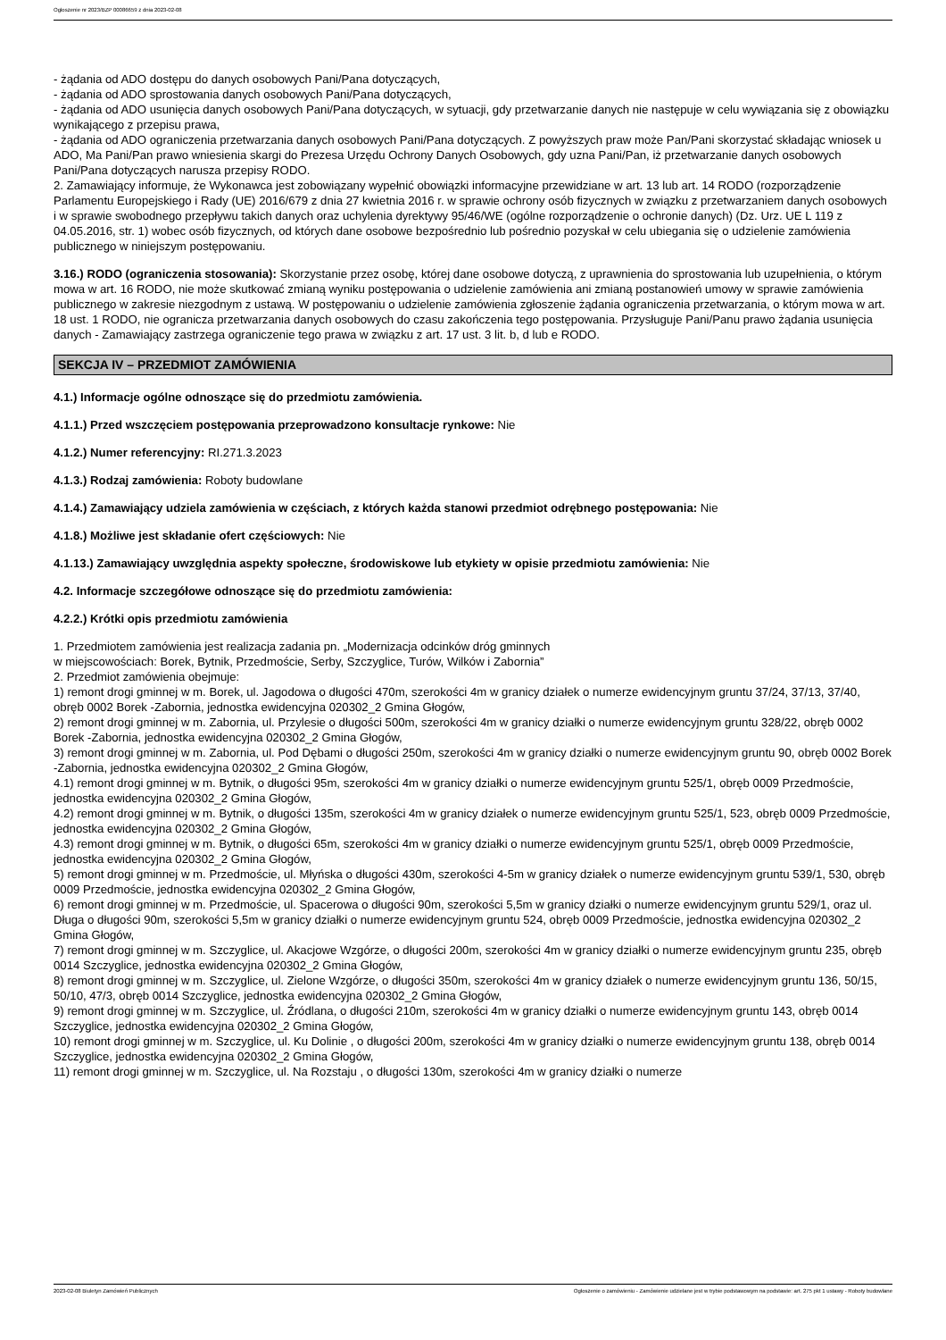Ogłoszenie nr 2023/BZP 00086659 z dnia 2023-02-08
- żądania od ADO dostępu do danych osobowych Pani/Pana dotyczących,
- żądania od ADO sprostowania danych osobowych Pani/Pana dotyczących,
- żądania od ADO usunięcia danych osobowych Pani/Pana dotyczących, w sytuacji, gdy przetwarzanie danych nie następuje w celu wywiązania się z obowiązku wynikającego z przepisu prawa,
- żądania od ADO ograniczenia przetwarzania danych osobowych Pani/Pana dotyczących. Z powyższych praw może Pan/Pani skorzystać składając wniosek u ADO, Ma Pani/Pan prawo wniesienia skargi do Prezesa Urzędu Ochrony Danych Osobowych, gdy uzna Pani/Pan, iż przetwarzanie danych osobowych Pani/Pana dotyczących narusza przepisy RODO.
2. Zamawiający informuje, że Wykonawca jest zobowiązany wypełnić obowiązki informacyjne przewidziane w art. 13 lub art. 14 RODO (rozporządzenie Parlamentu Europejskiego i Rady (UE) 2016/679 z dnia 27 kwietnia 2016 r. w sprawie ochrony osób fizycznych w związku z przetwarzaniem danych osobowych i w sprawie swobodnego przepływu takich danych oraz uchylenia dyrektywy 95/46/WE (ogólne rozporządzenie o ochronie danych) (Dz. Urz. UE L 119 z 04.05.2016, str. 1) wobec osób fizycznych, od których dane osobowe bezpośrednio lub pośrednio pozyskał w celu ubiegania się o udzielenie zamówienia publicznego w niniejszym postępowaniu.
3.16.) RODO (ograniczenia stosowania): Skorzystanie przez osobę, której dane osobowe dotyczą, z uprawnienia do sprostowania lub uzupełnienia, o którym mowa w art. 16 RODO, nie może skutkować zmianą wyniku postępowania o udzielenie zamówienia ani zmianą postanowień umowy w sprawie zamówienia publicznego w zakresie niezgodnym z ustawą. W postępowaniu o udzielenie zamówienia zgłoszenie żądania ograniczenia przetwarzania, o którym mowa w art. 18 ust. 1 RODO, nie ogranicza przetwarzania danych osobowych do czasu zakończenia tego postępowania. Przysługuje Pani/Panu prawo żądania usunięcia danych - Zamawiający zastrzega ograniczenie tego prawa w związku z art. 17 ust. 3 lit. b, d lub e RODO.
SEKCJA IV – PRZEDMIOT ZAMÓWIENIA
4.1.) Informacje ogólne odnoszące się do przedmiotu zamówienia.
4.1.1.) Przed wszczęciem postępowania przeprowadzono konsultacje rynkowe: Nie
4.1.2.) Numer referencyjny: RI.271.3.2023
4.1.3.) Rodzaj zamówienia: Roboty budowlane
4.1.4.) Zamawiający udziela zamówienia w częściach, z których każda stanowi przedmiot odrębnego postępowania: Nie
4.1.8.) Możliwe jest składanie ofert częściowych: Nie
4.1.13.) Zamawiający uwzględnia aspekty społeczne, środowiskowe lub etykiety w opisie przedmiotu zamówienia: Nie
4.2. Informacje szczegółowe odnoszące się do przedmiotu zamówienia:
4.2.2.) Krótki opis przedmiotu zamówienia
1. Przedmiotem zamówienia jest realizacja zadania pn. „Modernizacja odcinków dróg gminnych
w miejscowościach: Borek, Bytnik, Przedmoście, Serby, Szczyglice, Turów, Wilków i Zabornia”
2. Przedmiot zamówienia obejmuje:
1) remont drogi gminnej w m. Borek, ul. Jagodowa o długości 470m, szerokości 4m w granicy działek o numerze ewidencyjnym gruntu 37/24, 37/13, 37/40, obręb 0002 Borek -Zabornia, jednostka ewidencyjna 020302_2 Gmina Głogów,
2) remont drogi gminnej w m. Zabornia, ul. Przylesie o długości 500m, szerokości 4m w granicy działki o numerze ewidencyjnym gruntu 328/22, obręb 0002 Borek -Zabornia, jednostka ewidencyjna 020302_2 Gmina Głogów,
3) remont drogi gminnej w m. Zabornia, ul. Pod Dębami o długości 250m, szerokości 4m w granicy działki o numerze ewidencyjnym gruntu 90, obręb 0002 Borek -Zabornia, jednostka ewidencyjna 020302_2 Gmina Głogów,
4.1) remont drogi gminnej w m. Bytnik, o długości 95m, szerokości 4m w granicy działki o numerze ewidencyjnym gruntu 525/1, obręb 0009 Przedmoście, jednostka ewidencyjna 020302_2 Gmina Głogów,
4.2) remont drogi gminnej w m. Bytnik, o długości 135m, szerokości 4m w granicy działek o numerze ewidencyjnym gruntu 525/1, 523, obręb 0009 Przedmoście, jednostka ewidencyjna 020302_2 Gmina Głogów,
4.3) remont drogi gminnej w m. Bytnik, o długości 65m, szerokości 4m w granicy działki o numerze ewidencyjnym gruntu 525/1, obręb 0009 Przedmoście, jednostka ewidencyjna 020302_2 Gmina Głogów,
5) remont drogi gminnej w m. Przedmoście, ul. Młyńska o długości 430m, szerokości 4-5m w granicy działek o numerze ewidencyjnym gruntu 539/1, 530, obręb 0009 Przedmoście, jednostka ewidencyjna 020302_2 Gmina Głogów,
6) remont drogi gminnej w m. Przedmoście, ul. Spacerowa o długości 90m, szerokości 5,5m w granicy działki o numerze ewidencyjnym gruntu 529/1, oraz ul. Długa o długości 90m, szerokości 5,5m w granicy działki o numerze ewidencyjnym gruntu 524, obręb 0009 Przedmoście, jednostka ewidencyjna 020302_2 Gmina Głogów,
7) remont drogi gminnej w m. Szczyglice, ul. Akacjowe Wzgórze, o długości 200m, szerokości 4m w granicy działki o numerze ewidencyjnym gruntu 235, obręb 0014 Szczyglice, jednostka ewidencyjna 020302_2 Gmina Głogów,
8) remont drogi gminnej w m. Szczyglice, ul. Zielone Wzgórze, o długości 350m, szerokości 4m w granicy działek o numerze ewidencyjnym gruntu 136, 50/15, 50/10, 47/3, obręb 0014 Szczyglice, jednostka ewidencyjna 020302_2 Gmina Głogów,
9) remont drogi gminnej w m. Szczyglice, ul. Źródlana, o długości 210m, szerokości 4m w granicy działki o numerze ewidencyjnym gruntu 143, obręb 0014 Szczyglice, jednostka ewidencyjna 020302_2 Gmina Głogów,
10) remont drogi gminnej w m. Szczyglice, ul. Ku Dolinie , o długości 200m, szerokości 4m w granicy działki o numerze ewidencyjnym gruntu 138, obręb 0014 Szczyglice, jednostka ewidencyjna 020302_2 Gmina Głogów,
11) remont drogi gminnej w m. Szczyglice, ul. Na Rozstaju , o długości 130m, szerokości 4m w granicy działki o numerze
2023-02-08 Biuletyn Zamówień Publicznych Ogłoszenie o zamówieniu - Zamówienie udzielane jest w trybie podstawowym na podstawie: art. 275 pkt 1 ustawy - Roboty budowlane